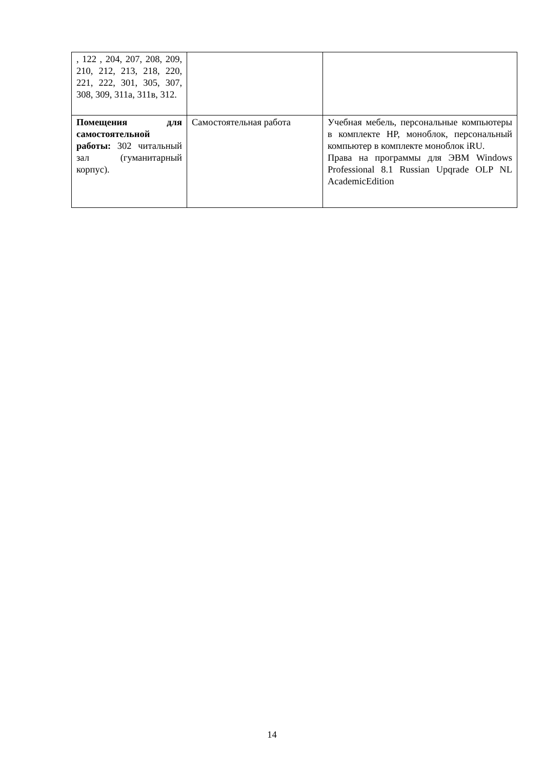| , 122 , 204, 207, 208, 209, 210, 212, 213, 218, 220, 221, 222, 301, 305, 307, 308, 309, 311а, 311в, 312. | | |
| Помещения для самостоятельной работы: 302 читальный зал (гуманитарный корпус). | Самостоятельная работа | Учебная мебель, персональные компьютеры в комплекте HP, моноблок, персональный компьютер в комплекте моноблок iRU. Права на программы для ЭВМ Windows Professional 8.1 Russian Upqrade OLP NL AcademicEdition |
14